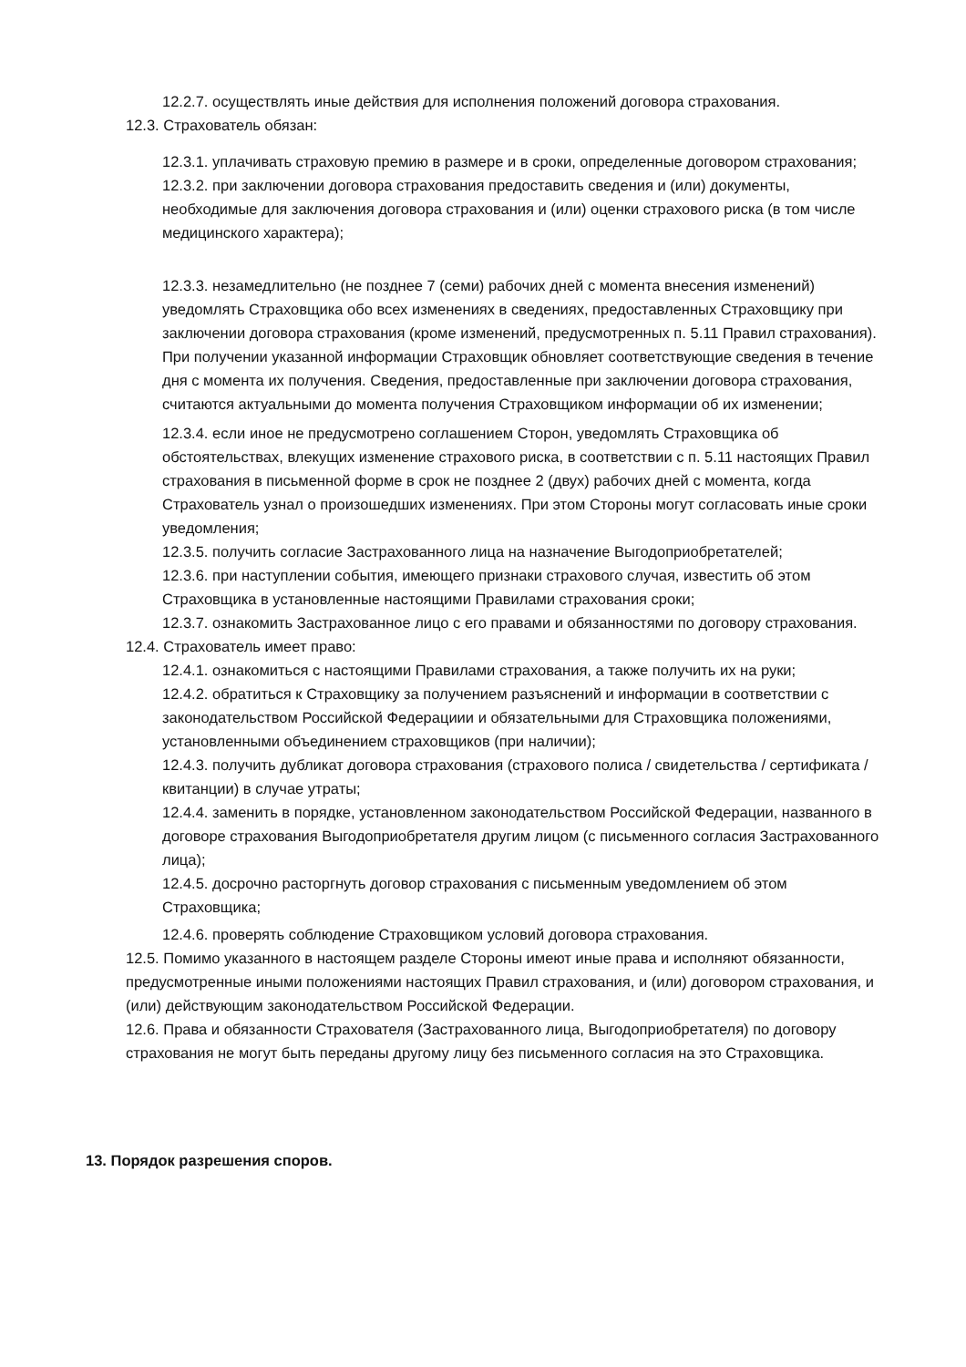12.2.7. осуществлять иные действия для исполнения положений договора страхования.
12.3. Страхователь обязан:
12.3.1. уплачивать страховую премию в размере и в сроки, определенные договором страхования;
12.3.2. при заключении договора страхования предоставить сведения и (или) документы, необходимые для заключения договора страхования и (или) оценки страхового риска (в том числе медицинского характера);
12.3.3. незамедлительно (не позднее 7 (семи) рабочих дней с момента внесения изменений) уведомлять Страховщика обо всех изменениях в сведениях, предоставленных Страховщику при заключении договора страхования (кроме изменений, предусмотренных п. 5.11 Правил страхования). При получении указанной информации Страховщик обновляет соответствующие сведения в течение дня с момента их получения. Сведения, предоставленные при заключении договора страхования, считаются актуальными до момента получения Страховщиком информации об их изменении;
12.3.4. если иное не предусмотрено соглашением Сторон, уведомлять Страховщика об обстоятельствах, влекущих изменение страхового риска, в соответствии с п. 5.11 настоящих Правил страхования в письменной форме в срок не позднее 2 (двух) рабочих дней с момента, когда Страхователь узнал о произошедших изменениях. При этом Стороны могут согласовать иные сроки уведомления;
12.3.5. получить согласие Застрахованного лица на назначение Выгодоприобретателей;
12.3.6. при наступлении события, имеющего признаки страхового случая, известить об этом Страховщика в установленные настоящими Правилами страхования сроки;
12.3.7. ознакомить Застрахованное лицо с его правами и обязанностями по договору страхования.
12.4. Страхователь имеет право:
12.4.1. ознакомиться с настоящими Правилами страхования, а также получить их на руки;
12.4.2. обратиться к Страховщику за получением разъяснений и информации в соответствии с законодательством Российской Федерациии и обязательными для Страховщика положениями, установленными объединением страховщиков (при наличии);
12.4.3. получить дубликат договора страхования (страхового полиса / свидетельства / сертификата / квитанции) в случае утраты;
12.4.4. заменить в порядке, установленном законодательством Российской Федерации, названного в договоре страхования Выгодоприобретателя другим лицом (с письменного согласия Застрахованного лица);
12.4.5. досрочно расторгнуть договор страхования с письменным уведомлением об этом Страховщика;
12.4.6. проверять соблюдение Страховщиком условий договора страхования.
12.5. Помимо указанного в настоящем разделе Стороны имеют иные права и исполняют обязанности, предусмотренные иными положениями настоящих Правил страхования, и (или) договором страхования, и (или) действующим законодательством Российской Федерации.
12.6. Права и обязанности Страхователя (Застрахованного лица, Выгодоприобретателя) по договору страхования не могут быть переданы другому лицу без письменного согласия на это Страховщика.
13. Порядок разрешения споров.